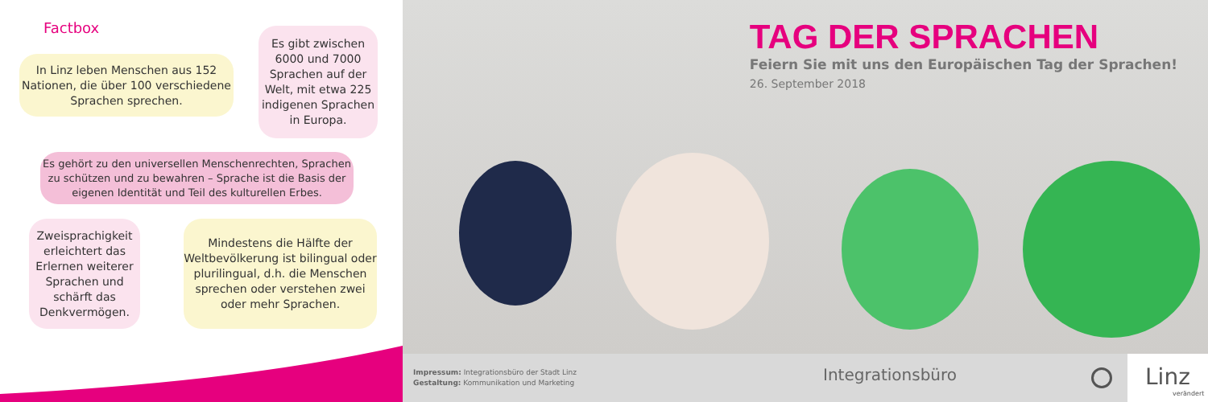Factbox
In Linz leben Menschen aus 152 Nationen, die über 100 verschiedene Sprachen sprechen.
Es gibt zwischen 6000 und 7000 Sprachen auf der Welt, mit etwa 225 indigenen Sprachen in Europa.
Es gehört zu den universellen Menschenrechten, Sprachen zu schützen und zu bewahren – Sprache ist die Basis der eigenen Identität und Teil des kulturellen Erbes.
Zweisprachigkeit erleichtert das Erlernen weiterer Sprachen und schärft das Denkvermögen.
Mindestens die Hälfte der Weltbevölkerung ist bilingual oder plurilingual, d.h. die Menschen sprechen oder verstehen zwei oder mehr Sprachen.
TAG DER SPRACHEN
Feiern Sie mit uns den Europäischen Tag der Sprachen!
26. September 2018
Impressum: Integrationsbüro der Stadt Linz
Gestaltung: Kommunikation und Marketing
Integrationsbüro
Linz
verändert